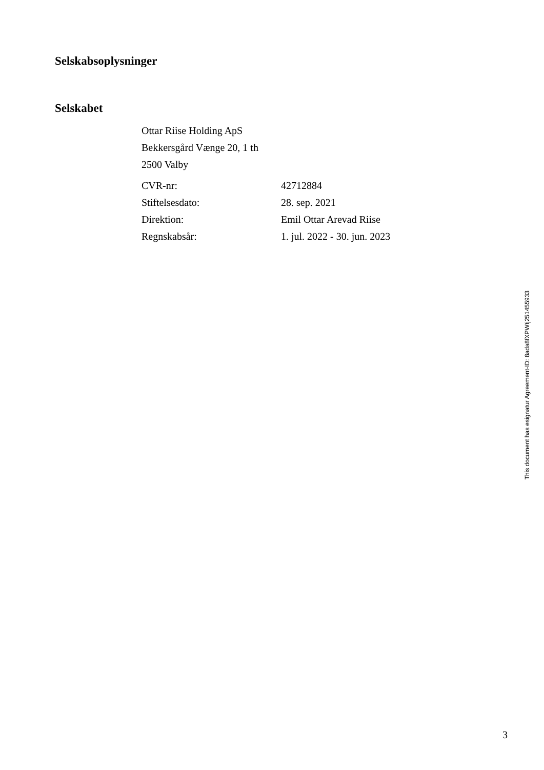Selskabsoplysninger
Selskabet
Ottar Riise Holding ApS
Bekkersgård Vænge 20, 1 th
2500 Valby
| CVR-nr: | 42712884 |
| Stiftelsesdato: | 28. sep. 2021 |
| Direktion: | Emil Ottar Arevad Riise |
| Regnskabsår: | 1. jul. 2022 - 30. jun. 2023 |
This document has esignatur Agreement-ID: 8ada8fXPWtj251455933
3